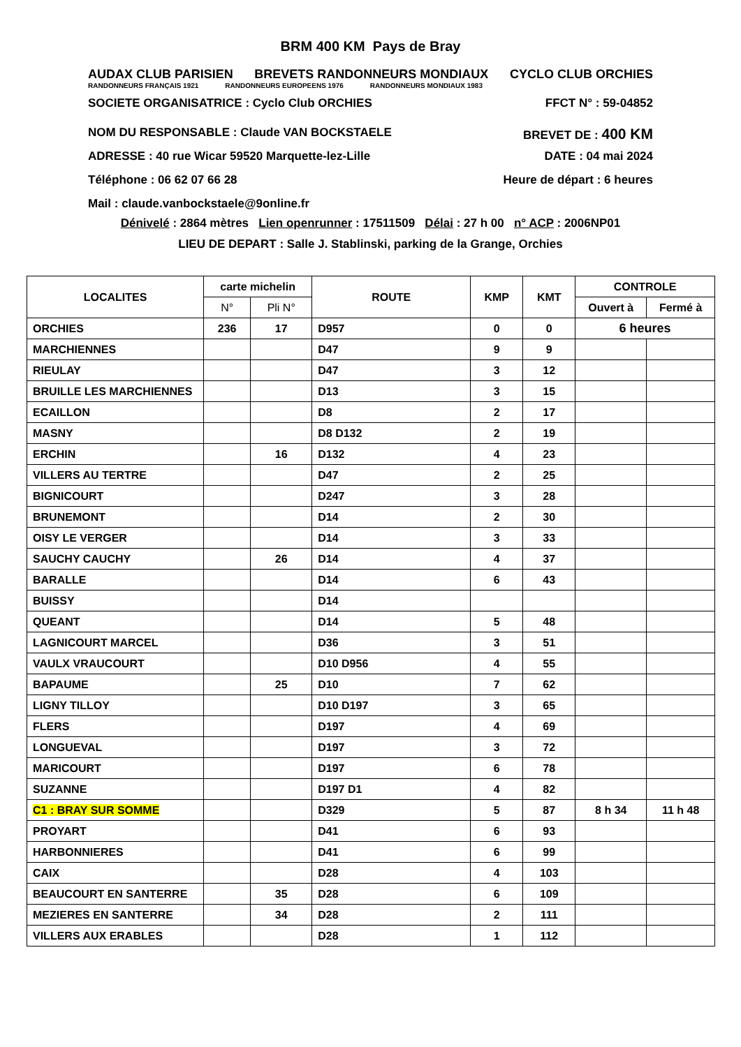BRM 400 KM Pays de Bray
AUDAX CLUB PARISIEN BREVETS RANDONNEURS MONDIAUX CYCLO CLUB ORCHIES
RANDONNEURS FRANÇAIS 1921 RANDONNEURS EUROPEENS 1976 RANDONNEURS MONDIAUX 1983
SOCIETE ORGANISATRICE : Cyclo Club ORCHIES FFCT N° : 59-04852
NOM DU RESPONSABLE : Claude VAN BOCKSTAELE BREVET DE : 400 KM
ADRESSE : 40 rue Wicar 59520 Marquette-lez-Lille DATE : 04 mai 2024
Téléphone : 06 62 07 66 28 Heure de départ : 6 heures
Mail : claude.vanbockstaele@9online.fr
Dénivelé : 2864 mètres Lien openrunner : 17511509 Délai : 27 h 00 n° ACP : 2006NP01
LIEU DE DEPART : Salle J. Stablinski, parking de la Grange, Orchies
| LOCALITES | carte michelin | | ROUTE | KMP | KMT | CONTROLE | |
| --- | --- | --- | --- | --- | --- | --- | --- |
| | N° | Pli N° | | | | Ouvert à | Fermé à |
| ORCHIES | 236 | 17 | D957 | 0 | 0 | 6 heures | |
| MARCHIENNES | | | D47 | 9 | 9 | | |
| RIEULAY | | | D47 | 3 | 12 | | |
| BRUILLE LES MARCHIENNES | | | D13 | 3 | 15 | | |
| ECAILLON | | | D8 | 2 | 17 | | |
| MASNY | | | D8 D132 | 2 | 19 | | |
| ERCHIN | | 16 | D132 | 4 | 23 | | |
| VILLERS AU TERTRE | | | D47 | 2 | 25 | | |
| BIGNICOURT | | | D247 | 3 | 28 | | |
| BRUNEMONT | | | D14 | 2 | 30 | | |
| OISY LE VERGER | | | D14 | 3 | 33 | | |
| SAUCHY CAUCHY | | 26 | D14 | 4 | 37 | | |
| BARALLE | | | D14 | 6 | 43 | | |
| BUISSY | | | D14 | | | | |
| QUEANT | | | D14 | 5 | 48 | | |
| LAGNICOURT MARCEL | | | D36 | 3 | 51 | | |
| VAULX VRAUCOURT | | | D10 D956 | 4 | 55 | | |
| BAPAUME | | 25 | D10 | 7 | 62 | | |
| LIGNY TILLOY | | | D10 D197 | 3 | 65 | | |
| FLERS | | | D197 | 4 | 69 | | |
| LONGUEVAL | | | D197 | 3 | 72 | | |
| MARICOURT | | | D197 | 6 | 78 | | |
| SUZANNE | | | D197 D1 | 4 | 82 | | |
| C1 : BRAY SUR SOMME | | | D329 | 5 | 87 | 8 h 34 | 11 h 48 |
| PROYART | | | D41 | 6 | 93 | | |
| HARBONNIERES | | | D41 | 6 | 99 | | |
| CAIX | | | D28 | 4 | 103 | | |
| BEAUCOURT EN SANTERRE | | 35 | D28 | 6 | 109 | | |
| MEZIERES EN SANTERRE | | 34 | D28 | 2 | 111 | | |
| VILLERS AUX ERABLES | | | D28 | 1 | 112 | | |